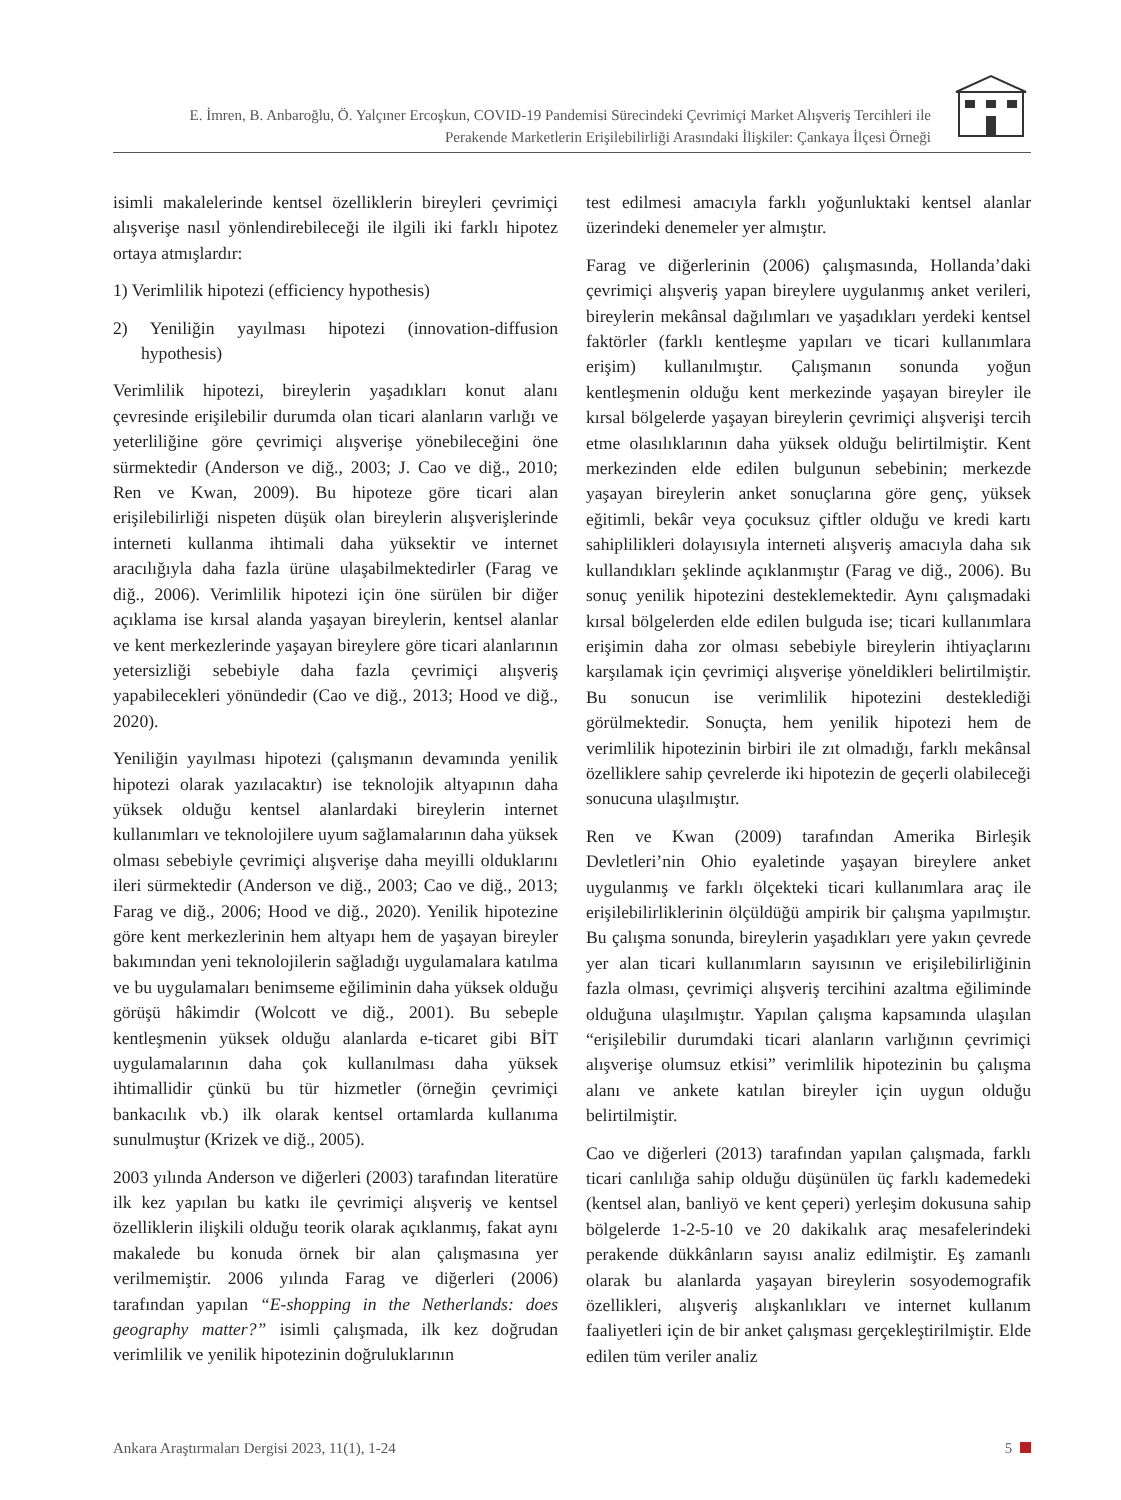E. İmren, B. Anbaroğlu, Ö. Yalçıner Ercoşkun, COVID-19 Pandemisi Sürecindeki Çevrimiçi Market Alışveriş Tercihleri ile
Perakende Marketlerin Erişilebilirliği Arasındaki İlişkiler: Çankaya İlçesi Örneği
isimli makalelerinde kentsel özelliklerin bireyleri çevrimiçi alışverişe nasıl yönlendirebileceği ile ilgili iki farklı hipotez ortaya atmışlardır:
1) Verimlilik hipotezi (efficiency hypothesis)
2) Yeniliğin yayılması hipotezi (innovation-diffusion hypothesis)
Verimlilik hipotezi, bireylerin yaşadıkları konut alanı çevresinde erişilebilir durumda olan ticari alanların varlığı ve yeterliliğine göre çevrimiçi alışverişe yönebileceğini öne sürmektedir (Anderson ve diğ., 2003; J. Cao ve diğ., 2010; Ren ve Kwan, 2009). Bu hipoteze göre ticari alan erişilebilirliği nispeten düşük olan bireylerin alışverişlerinde interneti kullanma ihtimali daha yüksektir ve internet aracılığıyla daha fazla ürüne ulaşabilmektedirler (Farag ve diğ., 2006). Verimlilik hipotezi için öne sürülen bir diğer açıklama ise kırsal alanda yaşayan bireylerin, kentsel alanlar ve kent merkezlerinde yaşayan bireylere göre ticari alanlarının yetersizliği sebebiyle daha fazla çevrimiçi alışveriş yapabilecekleri yönündedir (Cao ve diğ., 2013; Hood ve diğ., 2020).
Yeniliğin yayılması hipotezi (çalışmanın devamında yenilik hipotezi olarak yazılacaktır) ise teknolojik altyapının daha yüksek olduğu kentsel alanlardaki bireylerin internet kullanımları ve teknolojilere uyum sağlamalarının daha yüksek olması sebebiyle çevrimiçi alışverişe daha meyilli olduklarını ileri sürmektedir (Anderson ve diğ., 2003; Cao ve diğ., 2013; Farag ve diğ., 2006; Hood ve diğ., 2020). Yenilik hipotezine göre kent merkezlerinin hem altyapı hem de yaşayan bireyler bakımından yeni teknolojilerin sağladığı uygulamalara katılma ve bu uygulamaları benimseme eğiliminin daha yüksek olduğu görüşü hâkimdir (Wolcott ve diğ., 2001). Bu sebeple kentleşmenin yüksek olduğu alanlarda e-ticaret gibi BİT uygulamalarının daha çok kullanılması daha yüksek ihtimallidir çünkü bu tür hizmetler (örneğin çevrimiçi bankacılık vb.) ilk olarak kentsel ortamlarda kullanıma sunulmuştur (Krizek ve diğ., 2005).
2003 yılında Anderson ve diğerleri (2003) tarafından literatüre ilk kez yapılan bu katkı ile çevrimiçi alışveriş ve kentsel özelliklerin ilişkili olduğu teorik olarak açıklanmış, fakat aynı makalede bu konuda örnek bir alan çalışmasına yer verilmemiştir. 2006 yılında Farag ve diğerleri (2006) tarafından yapılan “E-shopping in the Netherlands: does geography matter?” isimli çalışmada, ilk kez doğrudan verimlilik ve yenilik hipotezinin doğruluklarının
test edilmesi amacıyla farklı yoğunluktaki kentsel alanlar üzerindeki denemeler yer almıştır.
Farag ve diğerlerinin (2006) çalışmasında, Hollanda’daki çevrimiçi alışveriş yapan bireylere uygulanmış anket verileri, bireylerin mekânsal dağılımları ve yaşadıkları yerdeki kentsel faktörler (farklı kentleşme yapıları ve ticari kullanımlara erişim) kullanılmıştır. Çalışmanın sonunda yoğun kentleşmenin olduğu kent merkezinde yaşayan bireyler ile kırsal bölgelerde yaşayan bireylerin çevrimiçi alışverişi tercih etme olasılıklarının daha yüksek olduğu belirtilmiştir. Kent merkezinden elde edilen bulgunun sebebinin; merkezde yaşayan bireylerin anket sonuçlarına göre genç, yüksek eğitimli, bekâr veya çocuksuz çiftler olduğu ve kredi kartı sahiplilikleri dolayısıyla interneti alışveriş amacıyla daha sık kullandıkları şeklinde açıklanmıştır (Farag ve diğ., 2006). Bu sonuç yenilik hipotezini desteklemektedir. Aynı çalışmadaki kırsal bölgelerden elde edilen bulguda ise; ticari kullanımlara erişimin daha zor olması sebebiyle bireylerin ihtiyaçlarını karşılamak için çevrimiçi alışverişe yöneldikleri belirtilmiştir. Bu sonucun ise verimlilik hipotezini desteklediği görülmektedir. Sonuçta, hem yenilik hipotezi hem de verimlilik hipotezinin birbiri ile zıt olmadığı, farklı mekânsal özelliklere sahip çevrelerde iki hipotezin de geçerli olabileceği sonucuna ulaşılmıştır.
Ren ve Kwan (2009) tarafından Amerika Birleşik Devletleri’nin Ohio eyaletinde yaşayan bireylere anket uygulanmış ve farklı ölçekteki ticari kullanımlara araç ile erişilebilirliklerinin ölçüldüğü ampirik bir çalışma yapılmıştır. Bu çalışma sonunda, bireylerin yaşadıkları yere yakın çevrede yer alan ticari kullanımların sayısının ve erişilebilirliğinin fazla olması, çevrimiçi alışveriş tercihini azaltma eğiliminde olduğuna ulaşılmıştır. Yapılan çalışma kapsamında ulaşılan “erişilebilir durumdaki ticari alanların varlığının çevrimiçi alışverişe olumsuz etkisi” verimlilik hipotezinin bu çalışma alanı ve ankete katılan bireyler için uygun olduğu belirtilmiştir.
Cao ve diğerleri (2013) tarafından yapılan çalışmada, farklı ticari canlılığa sahip olduğu düşünülen üç farklı kademedeki (kentsel alan, banliyö ve kent çeperi) yerleşim dokusuna sahip bölgelerde 1-2-5-10 ve 20 dakikalık araç mesafelerindeki perakende dükkânların sayısı analiz edilmiştir. Eş zamanlı olarak bu alanlarda yaşayan bireylerin sosyodemografik özellikleri, alışveriş alışkanlıkları ve internet kullanım faaliyetleri için de bir anket çalışması gerçekleştirilmiştir. Elde edilen tüm veriler analiz
Ankara Araştırmaları Dergisi 2023, 11(1), 1-24 5